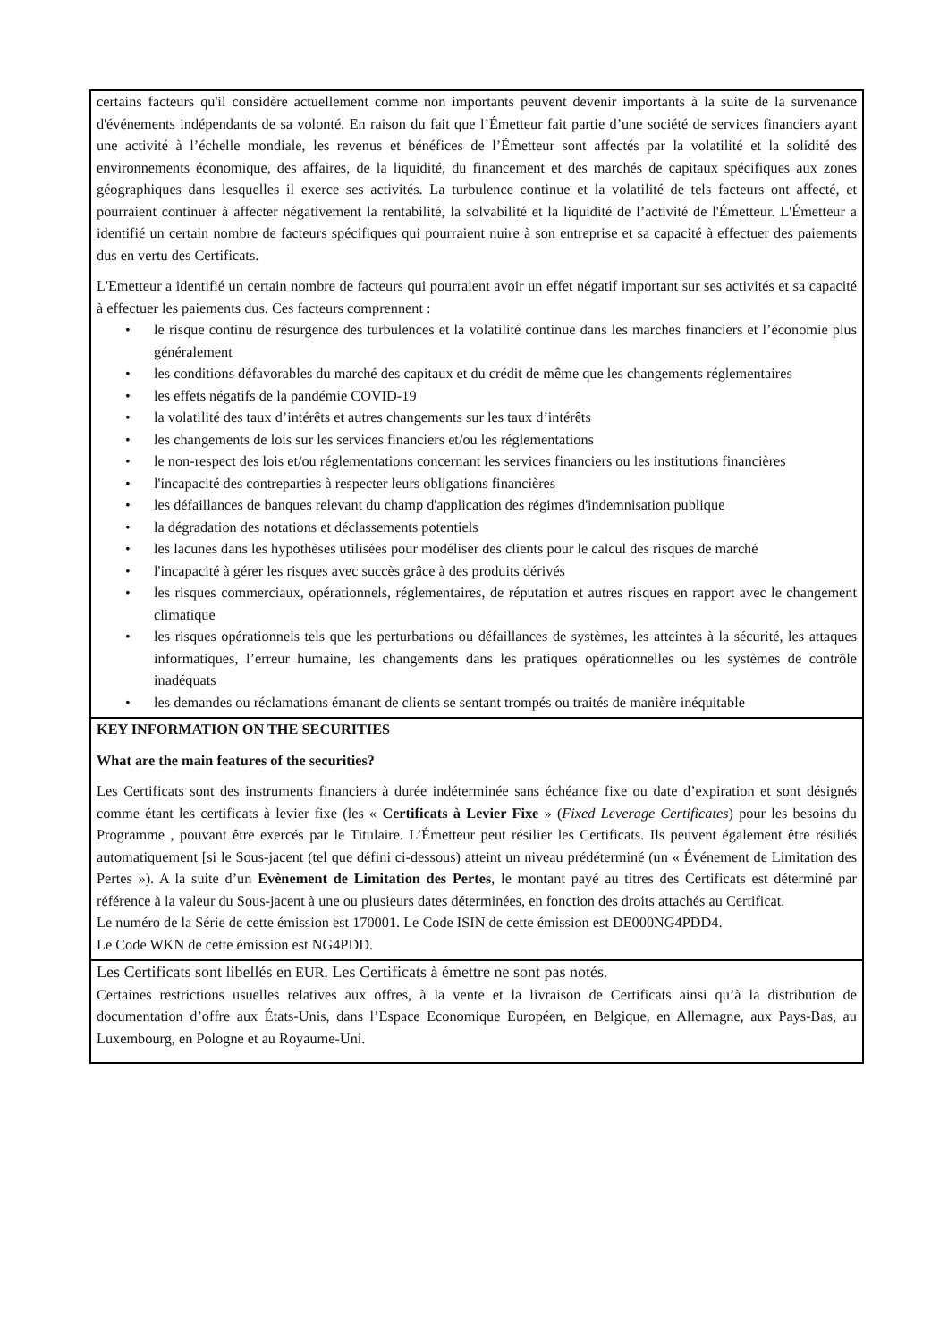| certains facteurs qu'il considère actuellement comme non importants peuvent devenir importants à la suite de la survenance d'événements indépendants de sa volonté. En raison du fait que l’Émetteur fait partie d’une société de services financiers ayant une activité à l’échelle mondiale, les revenus et bénéfices de l’Émetteur sont affectés par la volatilité et la solidité des environnements économique, des affaires, de la liquidité, du financement et des marchés de capitaux spécifiques aux zones géographiques dans lesquelles il exerce ses activités. La turbulence continue et la volatilité de tels facteurs ont affecté, et pourraient continuer à affecter négativement la rentabilité, la solvabilité et la liquidité de l’activité de l'Émetteur. L'Émetteur a identifié un certain nombre de facteurs spécifiques qui pourraient nuire à son entreprise et sa capacité à effectuer des paiements dus en vertu des Certificats. L'Emetteur a identifié un certain nombre de facteurs qui pourraient avoir un effet négatif important sur ses activités et sa capacité à effectuer les paiements dus. Ces facteurs comprennent : • le risque continu de résurgence des turbulences et la volatilité continue dans les marches financiers et l’économie plus généralement • les conditions défavorables du marché des capitaux et du crédit de même que les changements réglementaires • les effets négatifs de la pandémie COVID-19 • la volatilité des taux d’intérêts et autres changements sur les taux d’intérêts • les changements de lois sur les services financiers et/ou les réglementations • le non-respect des lois et/ou réglementations concernant les services financiers ou les institutions financières • l'incapacité des contreparties à respecter leurs obligations financières • les défaillances de banques relevant du champ d'application des régimes d'indemnisation publique • la dégradation des notations et déclassements potentiels • les lacunes dans les hypothèses utilisées pour modéliser des clients pour le calcul des risques de marché • l'incapacité à gérer les risques avec succès grâce à des produits dérivés • les risques commerciaux, opérationnels, réglementaires, de réputation et autres risques en rapport avec le changement climatique • les risques opérationnels tels que les perturbations ou défaillances de systèmes, les atteintes à la sécurité, les attaques informatiques, l’erreur humaine, les changements dans les pratiques opérationnelles ou les systèmes de contrôle inadéquats • les demandes ou réclamations émanant de clients se sentant trompés ou traités de manière inéquitable |
| KEY INFORMATION ON THE SECURITIES What are the main features of the securities? Les Certificats sont des instruments financiers à durée indéterminée sans échéance fixe ou date d’expiration et sont désignés comme étant les certificats à levier fixe (les « Certificats à Levier Fixe » ( Fixed Leverage Certificates ) pour les besoins du Programme , pouvant être exercés par le Titulaire. L’Émetteur peut résilier les Certificats. Ils peuvent également être résiliés automatiquement [si le Sous-jacent (tel que défini ci-dessous) atteint un niveau prédéterminé (un « Événement de Limitation des Pertes »). A la suite d’un Evènement de Limitation des Pertes , le montant payé au titres des Certificats est déterminé par référence à la valeur du Sous-jacent à une ou plusieurs dates déterminées, en fonction des droits attachés au Certificat. Le numéro de la Série de cette émission est 170001. Le Code ISIN de cette émission est DE000NG4PDD4. Le Code WKN de cette émission est NG4PDD. |
| Les Certificats sont libellés en EUR . Les Certificats à émettre ne sont pas notés . Certaines restrictions usuelles relatives aux offres, à la vente et la livraison de Certificats ainsi qu’à la distribution de documentation d’offre aux États-Unis, dans l’Espace Economique Européen, en Belgique, en Allemagne, aux Pays-Bas, au Luxembourg, en Pologne et au Royaume-Uni. |